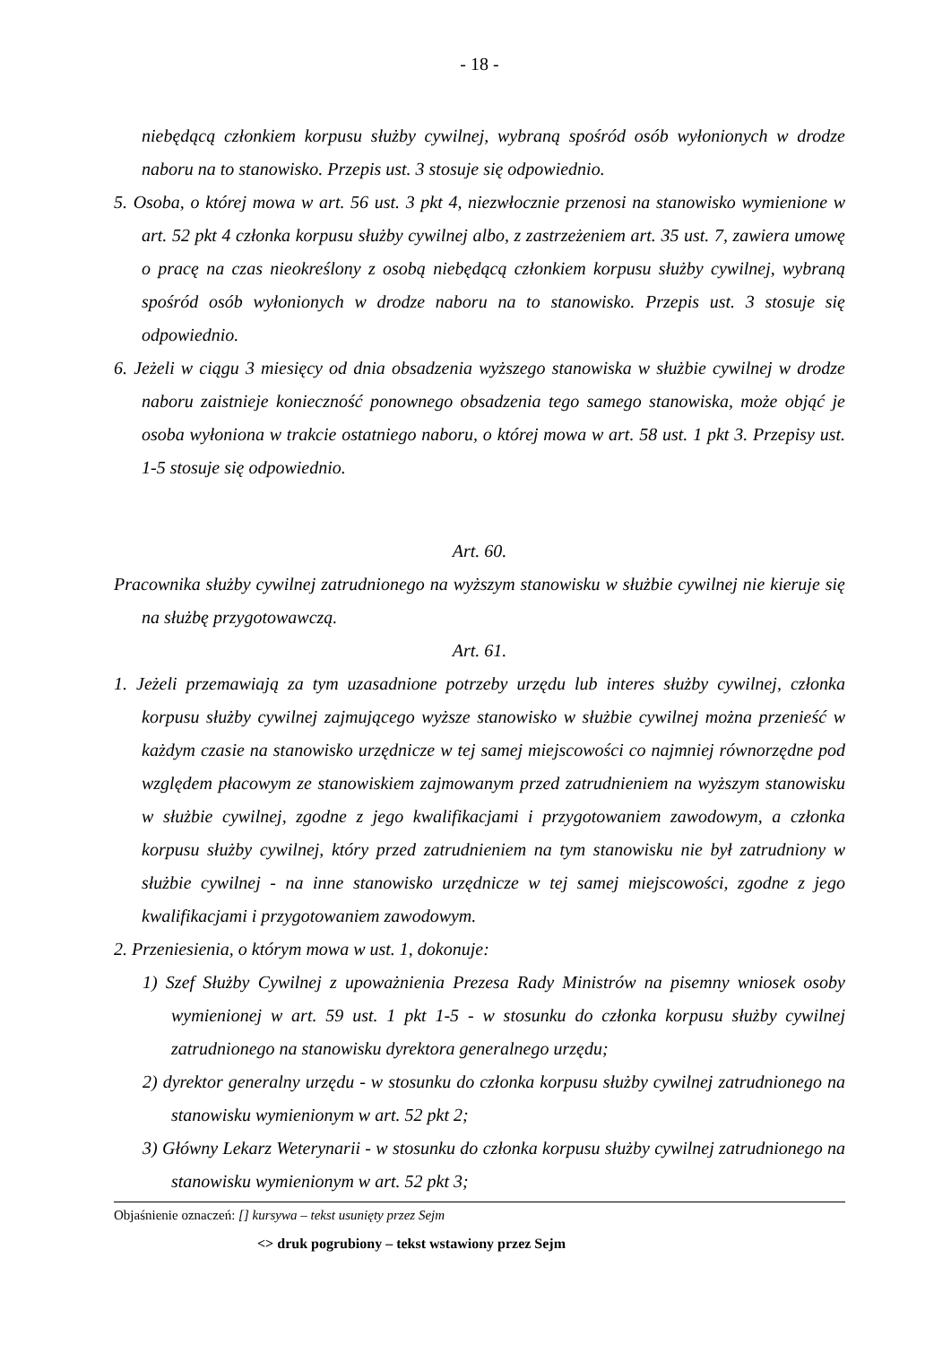- 18 -
niebędącą członkiem korpusu służby cywilnej, wybraną spośród osób wyłonionych w drodze naboru na to stanowisko. Przepis ust. 3 stosuje się odpowiednio.
5. Osoba, o której mowa w art. 56 ust. 3 pkt 4, niezwłocznie przenosi na stanowisko wymienione w art. 52 pkt 4 członka korpusu służby cywilnej albo, z zastrzeżeniem art. 35 ust. 7, zawiera umowę o pracę na czas nieokreślony z osobą niebędącą członkiem korpusu służby cywilnej, wybraną spośród osób wyłonionych w drodze naboru na to stanowisko. Przepis ust. 3 stosuje się odpowiednio.
6. Jeżeli w ciągu 3 miesięcy od dnia obsadzenia wyższego stanowiska w służbie cywilnej w drodze naboru zaistnieje konieczność ponownego obsadzenia tego samego stanowiska, może objąć je osoba wyłoniona w trakcie ostatniego naboru, o której mowa w art. 58 ust. 1 pkt 3. Przepisy ust. 1-5 stosuje się odpowiednio.
Art. 60.
Pracownika służby cywilnej zatrudnionego na wyższym stanowisku w służbie cywilnej nie kieruje się na służbę przygotowawczą.
Art. 61.
1. Jeżeli przemawiają za tym uzasadnione potrzeby urzędu lub interes służby cywilnej, członka korpusu służby cywilnej zajmującego wyższe stanowisko w służbie cywilnej można przenieść w każdym czasie na stanowisko urzędnicze w tej samej miejscowości co najmniej równorzędne pod względem płacowym ze stanowiskiem zajmowanym przed zatrudnieniem na wyższym stanowisku w służbie cywilnej, zgodne z jego kwalifikacjami i przygotowaniem zawodowym, a członka korpusu służby cywilnej, który przed zatrudnieniem na tym stanowisku nie był zatrudniony w służbie cywilnej - na inne stanowisko urzędnicze w tej samej miejscowości, zgodne z jego kwalifikacjami i przygotowaniem zawodowym.
2. Przeniesienia, o którym mowa w ust. 1, dokonuje:
1) Szef Służby Cywilnej z upoważnienia Prezesa Rady Ministrów na pisemny wniosek osoby wymienionej w art. 59 ust. 1 pkt 1-5 - w stosunku do członka korpusu służby cywilnej zatrudnionego na stanowisku dyrektora generalnego urzędu;
2) dyrektor generalny urzędu - w stosunku do członka korpusu służby cywilnej zatrudnionego na stanowisku wymienionym w art. 52 pkt 2;
3) Główny Lekarz Weterynarii - w stosunku do członka korpusu służby cywilnej zatrudnionego na stanowisku wymienionym w art. 52 pkt 3;
Objaśnienie oznaczeń: [] kursywa – tekst usunięty przez Sejm
<> druk pogrubiony – tekst wstawiony przez Sejm